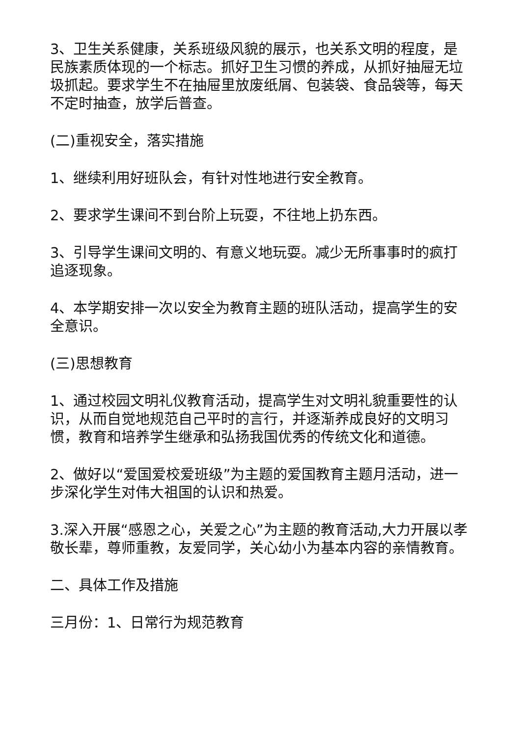3、卫生关系健康，关系班级风貌的展示，也关系文明的程度，是民族素质体现的一个标志。抓好卫生习惯的养成，从抓好抽屉无垃圾抓起。要求学生不在抽屉里放废纸屑、包装袋、食品袋等，每天不定时抽查，放学后普查。
(二)重视安全，落实措施
1、继续利用好班队会，有针对性地进行安全教育。
2、要求学生课间不到台阶上玩耍，不往地上扔东西。
3、引导学生课间文明的、有意义地玩耍。减少无所事事时的疯打追逐现象。
4、本学期安排一次以安全为教育主题的班队活动，提高学生的安全意识。
(三)思想教育
1、通过校园文明礼仪教育活动，提高学生对文明礼貌重要性的认识，从而自觉地规范自己平时的言行，并逐渐养成良好的文明习惯，教育和培养学生继承和弘扬我国优秀的传统文化和道德。
2、做好以“爱国爱校爱班级”为主题的爱国教育主题月活动，进一步深化学生对伟大祖国的认识和热爱。
3.深入开展“感恩之心，关爱之心”为主题的教育活动,大力开展以孝敬长辈，尊师重教，友爱同学，关心幼小为基本内容的亲情教育。
二、具体工作及措施
三月份：1、日常行为规范教育